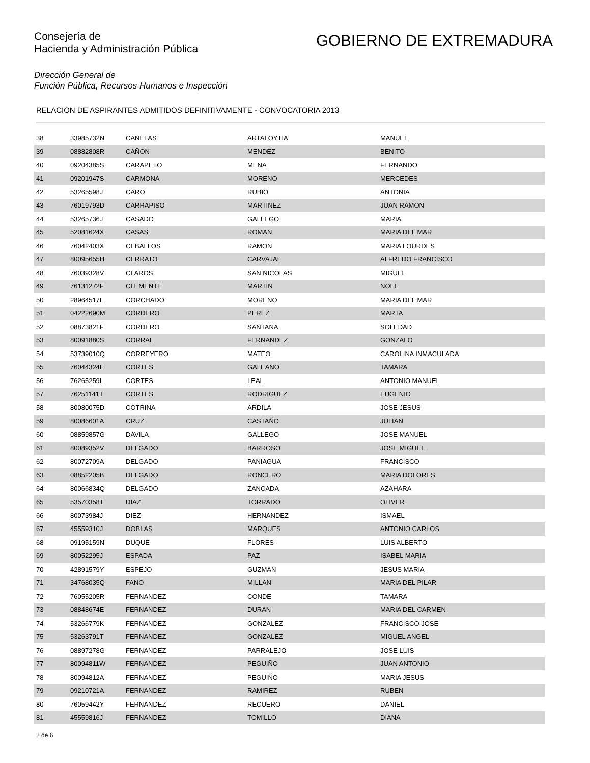Consejería de
Hacienda y Administración Pública
GOBIERNO DE EXTREMADURA
Dirección General de
Función Pública, Recursos Humanos e Inspección
RELACION DE ASPIRANTES ADMITIDOS DEFINITIVAMENTE - CONVOCATORIA 2013
| 38 | 33985732N | CANELAS | ARTALOYTIA | MANUEL |
| 39 | 08882808R | CAÑON | MENDEZ | BENITO |
| 40 | 09204385S | CARAPETO | MENA | FERNANDO |
| 41 | 09201947S | CARMONA | MORENO | MERCEDES |
| 42 | 53265598J | CARO | RUBIO | ANTONIA |
| 43 | 76019793D | CARRAPISO | MARTINEZ | JUAN RAMON |
| 44 | 53265736J | CASADO | GALLEGO | MARIA |
| 45 | 52081624X | CASAS | ROMAN | MARIA DEL MAR |
| 46 | 76042403X | CEBALLOS | RAMON | MARIA LOURDES |
| 47 | 80095655H | CERRATO | CARVAJAL | ALFREDO FRANCISCO |
| 48 | 76039328V | CLAROS | SAN NICOLAS | MIGUEL |
| 49 | 76131272F | CLEMENTE | MARTIN | NOEL |
| 50 | 28964517L | CORCHADO | MORENO | MARIA DEL MAR |
| 51 | 04222690M | CORDERO | PEREZ | MARTA |
| 52 | 08873821F | CORDERO | SANTANA | SOLEDAD |
| 53 | 80091880S | CORRAL | FERNANDEZ | GONZALO |
| 54 | 53739010Q | CORREYERO | MATEO | CAROLINA INMACULADA |
| 55 | 76044324E | CORTES | GALEANO | TAMARA |
| 56 | 76265259L | CORTES | LEAL | ANTONIO MANUEL |
| 57 | 76251141T | CORTES | RODRIGUEZ | EUGENIO |
| 58 | 80080075D | COTRINA | ARDILA | JOSE JESUS |
| 59 | 80086601A | CRUZ | CASTAÑO | JULIAN |
| 60 | 08859857G | DAVILA | GALLEGO | JOSE MANUEL |
| 61 | 80089352V | DELGADO | BARROSO | JOSE MIGUEL |
| 62 | 80072709A | DELGADO | PANIAGUA | FRANCISCO |
| 63 | 08852205B | DELGADO | RONCERO | MARIA DOLORES |
| 64 | 80066834Q | DELGADO | ZANCADA | AZAHARA |
| 65 | 53570358T | DIAZ | TORRADO | OLIVER |
| 66 | 80073984J | DIEZ | HERNANDEZ | ISMAEL |
| 67 | 45559310J | DOBLAS | MARQUES | ANTONIO CARLOS |
| 68 | 09195159N | DUQUE | FLORES | LUIS ALBERTO |
| 69 | 80052295J | ESPADA | PAZ | ISABEL MARIA |
| 70 | 42891579Y | ESPEJO | GUZMAN | JESUS MARIA |
| 71 | 34768035Q | FANO | MILLAN | MARIA DEL PILAR |
| 72 | 76055205R | FERNANDEZ | CONDE | TAMARA |
| 73 | 08848674E | FERNANDEZ | DURAN | MARIA DEL CARMEN |
| 74 | 53266779K | FERNANDEZ | GONZALEZ | FRANCISCO JOSE |
| 75 | 53263791T | FERNANDEZ | GONZALEZ | MIGUEL ANGEL |
| 76 | 08897278G | FERNANDEZ | PARRALEJO | JOSE LUIS |
| 77 | 80094811W | FERNANDEZ | PEGUIÑO | JUAN ANTONIO |
| 78 | 80094812A | FERNANDEZ | PEGUIÑO | MARIA JESUS |
| 79 | 09210721A | FERNANDEZ | RAMIREZ | RUBEN |
| 80 | 76059442Y | FERNANDEZ | RECUERO | DANIEL |
| 81 | 45559816J | FERNANDEZ | TOMILLO | DIANA |
2 de 6